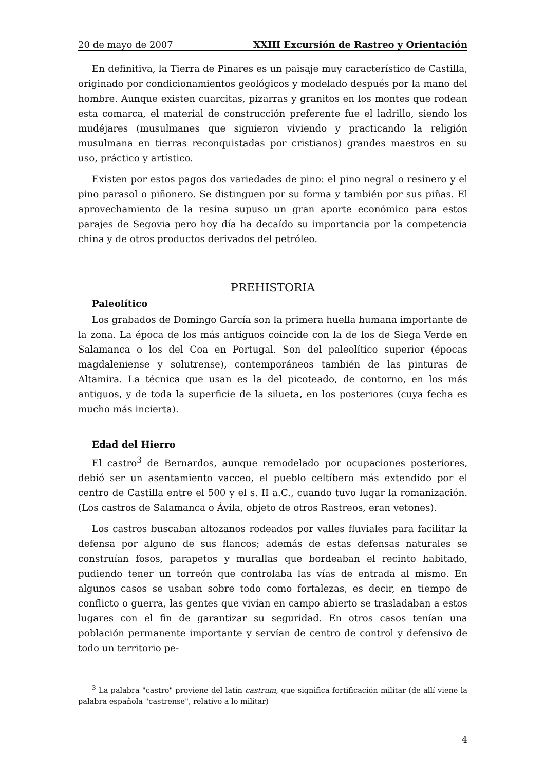20 de mayo de 2007 XXIII Excursión de Rastreo y Orientación
En definitiva, la Tierra de Pinares es un paisaje muy característico de Castilla, originado por condicionamientos geológicos y modelado después por la mano del hombre. Aunque existen cuarcitas, pizarras y granitos en los montes que rodean esta comarca, el material de construcción preferente fue el ladrillo, siendo los mudéjares (musulmanes que siguieron viviendo y practicando la religión musulmana en tierras reconquistadas por cristianos) grandes maestros en su uso, práctico y artístico.
Existen por estos pagos dos variedades de pino: el pino negral o resinero y el pino parasol o piñonero. Se distinguen por su forma y también por sus piñas. El aprovechamiento de la resina supuso un gran aporte económico para estos parajes de Segovia pero hoy día ha decaído su importancia por la competencia china y de otros productos derivados del petróleo.
PREHISTORIA
Paleolítico
Los grabados de Domingo García son la primera huella humana importante de la zona. La época de los más antiguos coincide con la de los de Siega Verde en Salamanca o los del Coa en Portugal. Son del paleolítico superior (épocas magdaleniense y solutrense), contemporáneos también de las pinturas de Altamira. La técnica que usan es la del picoteado, de contorno, en los más antiguos, y de toda la superficie de la silueta, en los posteriores (cuya fecha es mucho más incierta).
Edad del Hierro
El castro<sup>3</sup> de Bernardos, aunque remodelado por ocupaciones posteriores, debió ser un asentamiento vacceo, el pueblo celtíbero más extendido por el centro de Castilla entre el 500 y el s. II a.C., cuando tuvo lugar la romanización. (Los castros de Salamanca o Ávila, objeto de otros Rastreos, eran vetones).
Los castros buscaban altozanos rodeados por valles fluviales para facilitar la defensa por alguno de sus flancos; además de estas defensas naturales se construían fosos, parapetos y murallas que bordeaban el recinto habitado, pudiendo tener un torreón que controlaba las vías de entrada al mismo. En algunos casos se usaban sobre todo como fortalezas, es decir, en tiempo de conflicto o guerra, las gentes que vivían en campo abierto se trasladaban a estos lugares con el fin de garantizar su seguridad. En otros casos tenían una población permanente importante y servían de centro de control y defensivo de todo un territorio pe-
<sup>3</sup> La palabra "castro" proviene del latín castrum, que significa fortificación militar (de allí viene la palabra española "castrense", relativo a lo militar)
4